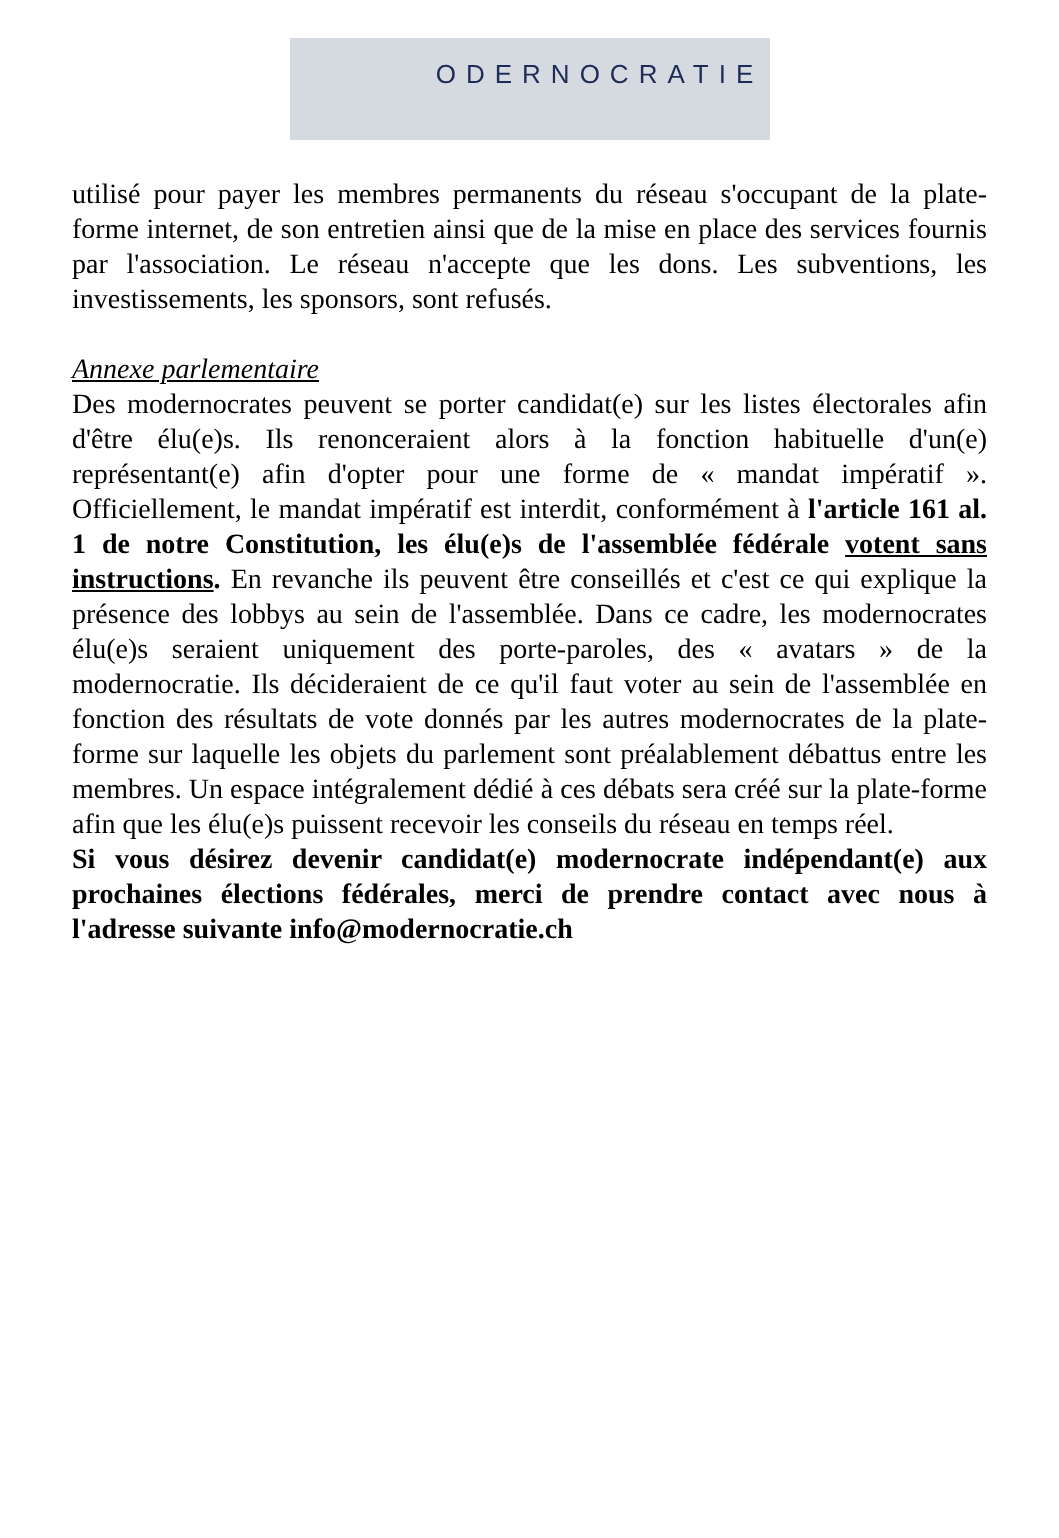ODERNOCRATIE
utilisé pour payer les membres permanents du réseau s'occupant de la plate-forme internet, de son entretien ainsi que de la mise en place des services fournis par l'association. Le réseau n'accepte que les dons. Les subventions, les investissements, les sponsors, sont refusés.
Annexe parlementaire
Des modernocrates peuvent se porter candidat(e) sur les listes électorales afin d'être élu(e)s. Ils renonceraient alors à la fonction habituelle d'un(e) représentant(e) afin d'opter pour une forme de « mandat impératif ». Officiellement, le mandat impératif est interdit, conformément à l'article 161 al. 1 de notre Constitution, les élu(e)s de l'assemblée fédérale votent sans instructions. En revanche ils peuvent être conseillés et c'est ce qui explique la présence des lobbys au sein de l'assemblée. Dans ce cadre, les modernocrates élu(e)s seraient uniquement des porte-paroles, des « avatars » de la modernocratie. Ils décideraient de ce qu'il faut voter au sein de l'assemblée en fonction des résultats de vote donnés par les autres modernocrates de la plate-forme sur laquelle les objets du parlement sont préalablement débattus entre les membres. Un espace intégralement dédié à ces débats sera créé sur la plate-forme afin que les élu(e)s puissent recevoir les conseils du réseau en temps réel.
Si vous désirez devenir candidat(e) modernocrate indépendant(e) aux prochaines élections fédérales, merci de prendre contact avec nous à l'adresse suivante info@modernocratie.ch